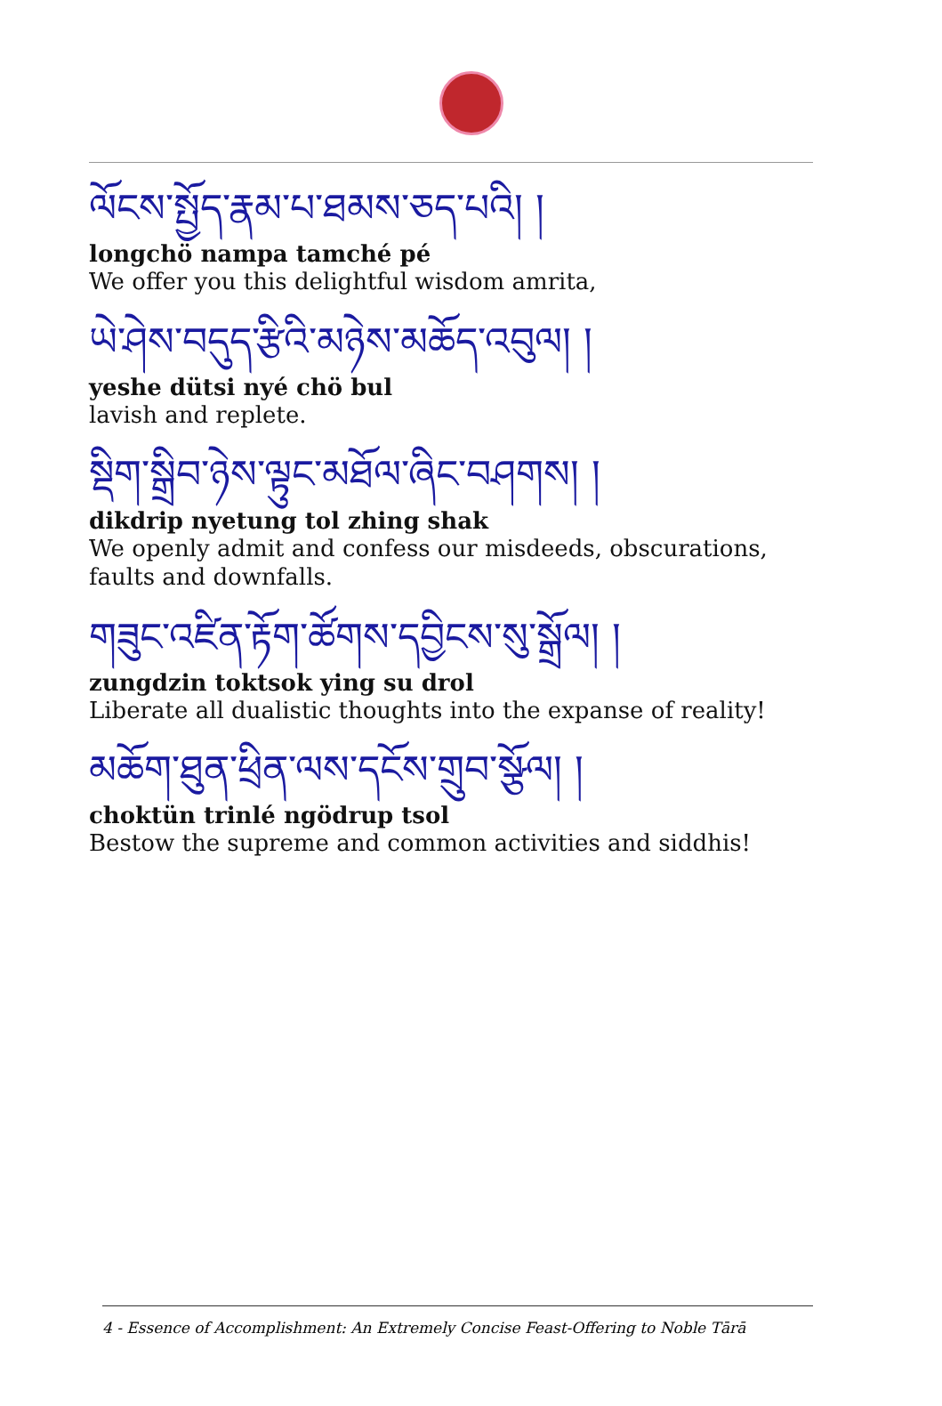ལོངས་སྤྱོད་རྣམ་པ་ཐམས་ཅད་པའི། །
longchö nampa tamché pé
We offer you this delightful wisdom amrita,
ཡེ་ཤེས་བདུད་རྩིའི་མཉེས་མཆོད་འབུལ། །
yeshe dütsi nyé chö bul
lavish and replete.
སྡིག་སྒྲིབ་ཉེས་ལྟུང་མཐོལ་ཞིང་བཤགས། །
dikdrip nyetung tol zhing shak
We openly admit and confess our misdeeds, obscurations, faults and downfalls.
གཟུང་འཛིན་རྟོག་ཚོགས་དབྱིངས་སུ་སྒྲོལ། །
zungdzin toktsok ying su drol
Liberate all dualistic thoughts into the expanse of reality!
མཆོག་ཐུན་ཕྲིན་ལས་དངོས་གྲུབ་སྩོལ། །
choktün trinlé ngödrup tsol
Bestow the supreme and common activities and siddhis!
4 - Essence of Accomplishment: An Extremely Concise Feast-Offering to Noble Tārā